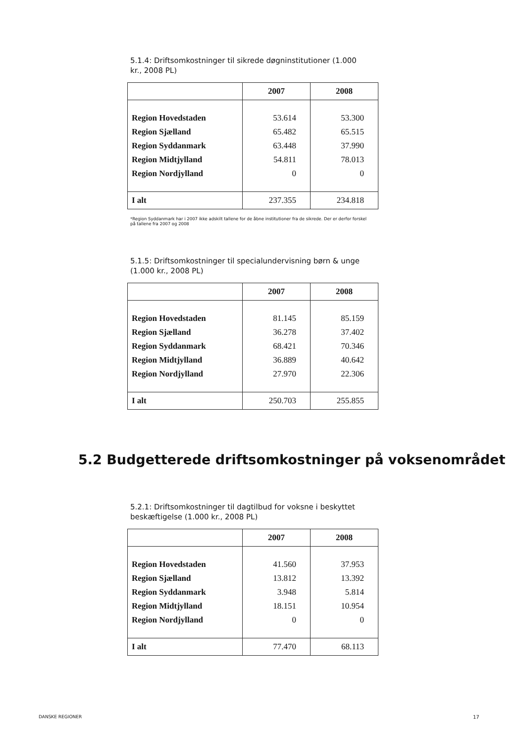5.1.4: Driftsomkostninger til sikrede døgninstitutioner (1.000 kr., 2008 PL)
| | 2007 | 2008 |
| --- | --- | --- |
| Region Hovedstaden | 53.614 | 53.300 |
| Region Sjælland | 65.482 | 65.515 |
| Region Syddanmark | 63.448 | 37.990 |
| Region Midtjylland | 54.811 | 78.013 |
| Region Nordjylland | 0 | 0 |
| I alt | 237.355 | 234.818 |
*Region Syddanmark har i 2007 ikke adskilt tallene for de åbne institutioner fra de sikrede. Der er derfor forskel på tallene fra 2007 og 2008
5.1.5: Driftsomkostninger til specialundervisning børn & unge (1.000 kr., 2008 PL)
| | 2007 | 2008 |
| --- | --- | --- |
| Region Hovedstaden | 81.145 | 85.159 |
| Region Sjælland | 36.278 | 37.402 |
| Region Syddanmark | 68.421 | 70.346 |
| Region Midtjylland | 36.889 | 40.642 |
| Region Nordjylland | 27.970 | 22.306 |
| I alt | 250.703 | 255.855 |
5.2 Budgetterede driftsomkostninger på voksenområdet
5.2.1: Driftsomkostninger til dagtilbud for voksne i beskyttet beskæftigelse (1.000 kr., 2008 PL)
| | 2007 | 2008 |
| --- | --- | --- |
| Region Hovedstaden | 41.560 | 37.953 |
| Region Sjælland | 13.812 | 13.392 |
| Region Syddanmark | 3.948 | 5.814 |
| Region Midtjylland | 18.151 | 10.954 |
| Region Nordjylland | 0 | 0 |
| I alt | 77.470 | 68.113 |
DANSKE REGIONER 17